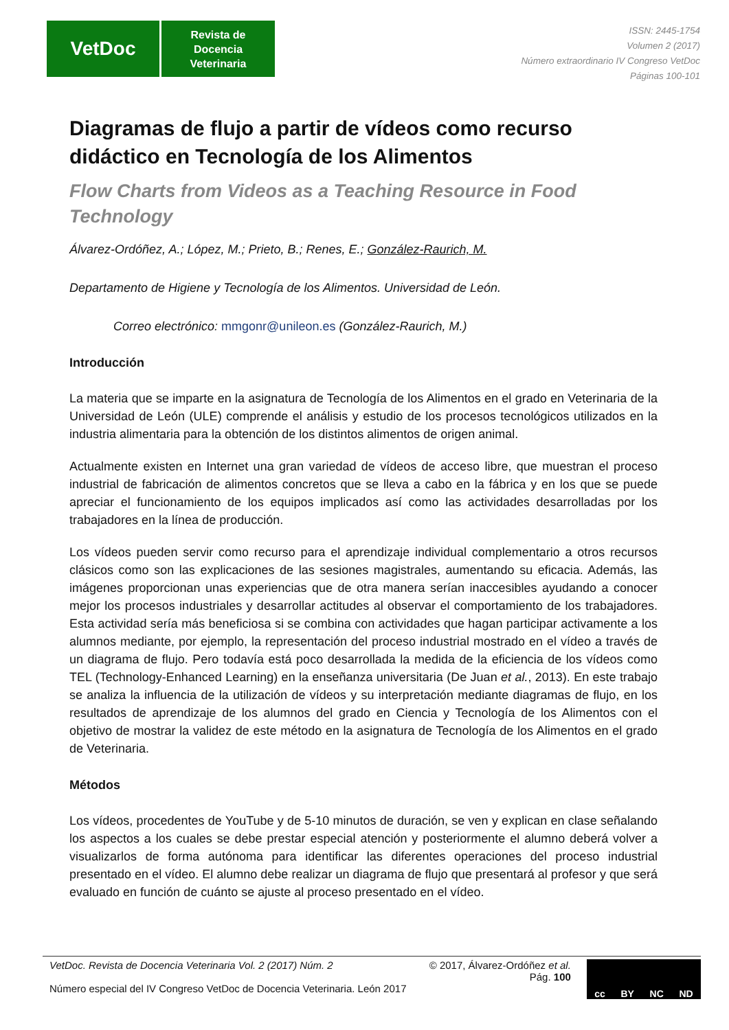VetDoc
Revista de
Docencia
Veterinaria
ISSN: 2445-1754
Volumen 2 (2017)
Número extraordinario IV Congreso VetDoc
Páginas 100-101
Diagramas de flujo a partir de vídeos como recurso didáctico en Tecnología de los Alimentos
Flow Charts from Videos as a Teaching Resource in Food Technology
Álvarez-Ordóñez, A.; López, M.; Prieto, B.; Renes, E.; González-Raurich, M.
Departamento de Higiene y Tecnología de los Alimentos. Universidad de León.
Correo electrónico: mmgonr@unileon.es (González-Raurich, M.)
Introducción
La materia que se imparte en la asignatura de Tecnología de los Alimentos en el grado en Veterinaria de la Universidad de León (ULE) comprende el análisis y estudio de los procesos tecnológicos utilizados en la industria alimentaria para la obtención de los distintos alimentos de origen animal.
Actualmente existen en Internet una gran variedad de vídeos de acceso libre, que muestran el proceso industrial de fabricación de alimentos concretos que se lleva a cabo en la fábrica y en los que se puede apreciar el funcionamiento de los equipos implicados así como las actividades desarrolladas por los trabajadores en la línea de producción.
Los vídeos pueden servir como recurso para el aprendizaje individual complementario a otros recursos clásicos como son las explicaciones de las sesiones magistrales, aumentando su eficacia. Además, las imágenes proporcionan unas experiencias que de otra manera serían inaccesibles ayudando a conocer mejor los procesos industriales y desarrollar actitudes al observar el comportamiento de los trabajadores. Esta actividad sería más beneficiosa si se combina con actividades que hagan participar activamente a los alumnos mediante, por ejemplo, la representación del proceso industrial mostrado en el vídeo a través de un diagrama de flujo. Pero todavía está poco desarrollada la medida de la eficiencia de los vídeos como TEL (Technology-Enhanced Learning) en la enseñanza universitaria (De Juan et al., 2013). En este trabajo se analiza la influencia de la utilización de vídeos y su interpretación mediante diagramas de flujo, en los resultados de aprendizaje de los alumnos del grado en Ciencia y Tecnología de los Alimentos con el objetivo de mostrar la validez de este método en la asignatura de Tecnología de los Alimentos en el grado de Veterinaria.
Métodos
Los vídeos, procedentes de YouTube y de 5-10 minutos de duración, se ven y explican en clase señalando los aspectos a los cuales se debe prestar especial atención y posteriormente el alumno deberá volver a visualizarlos de forma autónoma para identificar las diferentes operaciones del proceso industrial presentado en el vídeo. El alumno debe realizar un diagrama de flujo que presentará al profesor y que será evaluado en función de cuánto se ajuste al proceso presentado en el vídeo.
VetDoc. Revista de Docencia Veterinaria Vol. 2 (2017) Núm. 2
Número especial del IV Congreso VetDoc de Docencia Veterinaria. León 2017
© 2017, Álvarez-Ordóñez et al.
Pág. 100
cc BY NC ND